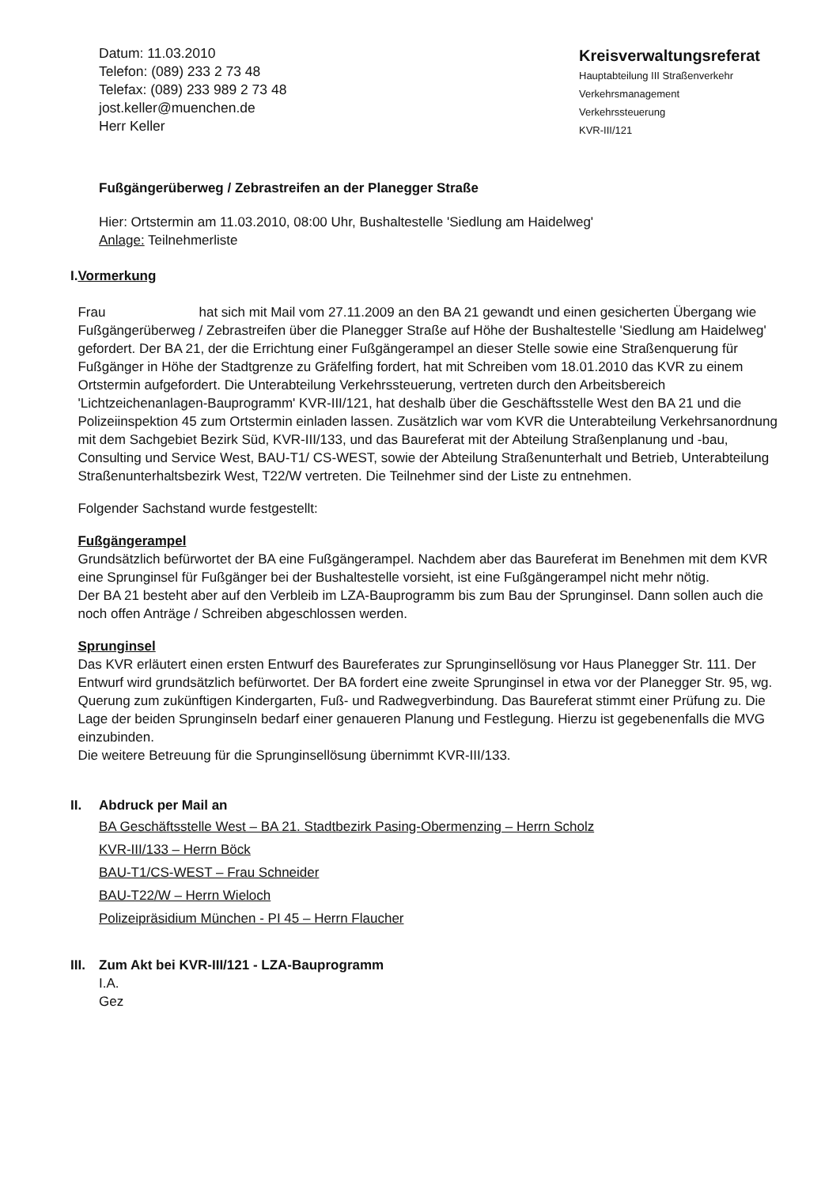Datum: 11.03.2010
Telefon: (089) 233 2 73 48
Telefax: (089) 233 989 2 73 48
jost.keller@muenchen.de
Herr Keller
Kreisverwaltungsreferat
Hauptabteilung III Straßenverkehr
Verkehrsmanagement
Verkehrssteuerung
KVR-III/121
Fußgängerüberweg / Zebrastreifen an der Planegger Straße
Hier: Ortstermin am 11.03.2010, 08:00 Uhr, Bushaltestelle 'Siedlung am Haidelweg'
Anlage: Teilnehmerliste
I. Vormerkung
Frau hat sich mit Mail vom 27.11.2009 an den BA 21 gewandt und einen gesicherten Übergang wie Fußgängerüberweg / Zebrastreifen über die Planegger Straße auf Höhe der Bushaltestelle 'Siedlung am Haidelweg' gefordert. Der BA 21, der die Errichtung einer Fußgängerampel an dieser Stelle sowie eine Straßenquerung für Fußgänger in Höhe der Stadtgrenze zu Gräfelfing fordert, hat mit Schreiben vom 18.01.2010 das KVR zu einem Ortstermin aufgefordert. Die Unterabteilung Verkehrssteuerung, vertreten durch den Arbeitsbereich 'Lichtzeichenanlagen-Bauprogramm' KVR-III/121, hat deshalb über die Geschäftsstelle West den BA 21 und die Polizeiinspektion 45 zum Ortstermin einladen lassen. Zusätzlich war vom KVR die Unterabteilung Verkehrsanordnung mit dem Sachgebiet Bezirk Süd, KVR-III/133, und das Baureferat mit der Abteilung Straßenplanung und -bau, Consulting und Service West, BAU-T1/ CS-WEST, sowie der Abteilung Straßenunterhalt und Betrieb, Unterabteilung Straßenunterhaltsbezirk West, T22/W vertreten. Die Teilnehmer sind der Liste zu entnehmen.
Folgender Sachstand wurde festgestellt:
Fußgängerampel
Grundsätzlich befürwortet der BA eine Fußgängerampel. Nachdem aber das Baureferat im Benehmen mit dem KVR eine Sprunginsel für Fußgänger bei der Bushaltestelle vorsieht, ist eine Fußgängerampel nicht mehr nötig.
Der BA 21 besteht aber auf den Verbleib im LZA-Bauprogramm bis zum Bau der Sprunginsel. Dann sollen auch die noch offen Anträge / Schreiben abgeschlossen werden.
Sprunginsel
Das KVR erläutert einen ersten Entwurf des Baureferates zur Sprunginsellösung vor Haus Planegger Str. 111. Der Entwurf wird grundsätzlich befürwortet. Der BA fordert eine zweite Sprunginsel in etwa vor der Planegger Str. 95, wg. Querung zum zukünftigen Kindergarten, Fuß- und Radwegverbindung. Das Baureferat stimmt einer Prüfung zu. Die Lage der beiden Sprunginseln bedarf einer genaueren Planung und Festlegung. Hierzu ist gegebenenfalls die MVG einzubinden.
Die weitere Betreuung für die Sprunginsellösung übernimmt KVR-III/133.
II. Abdruck per Mail an
BA Geschäftsstelle West – BA 21. Stadtbezirk Pasing-Obermenzing – Herrn Scholz
KVR-III/133 – Herrn Böck
BAU-T1/CS-WEST – Frau Schneider
BAU-T22/W – Herrn Wieloch
Polizeipräsidium München - PI 45 – Herrn Flaucher
III.
Zum Akt bei KVR-III/121 - LZA-Bauprogramm
I.A.
Gez